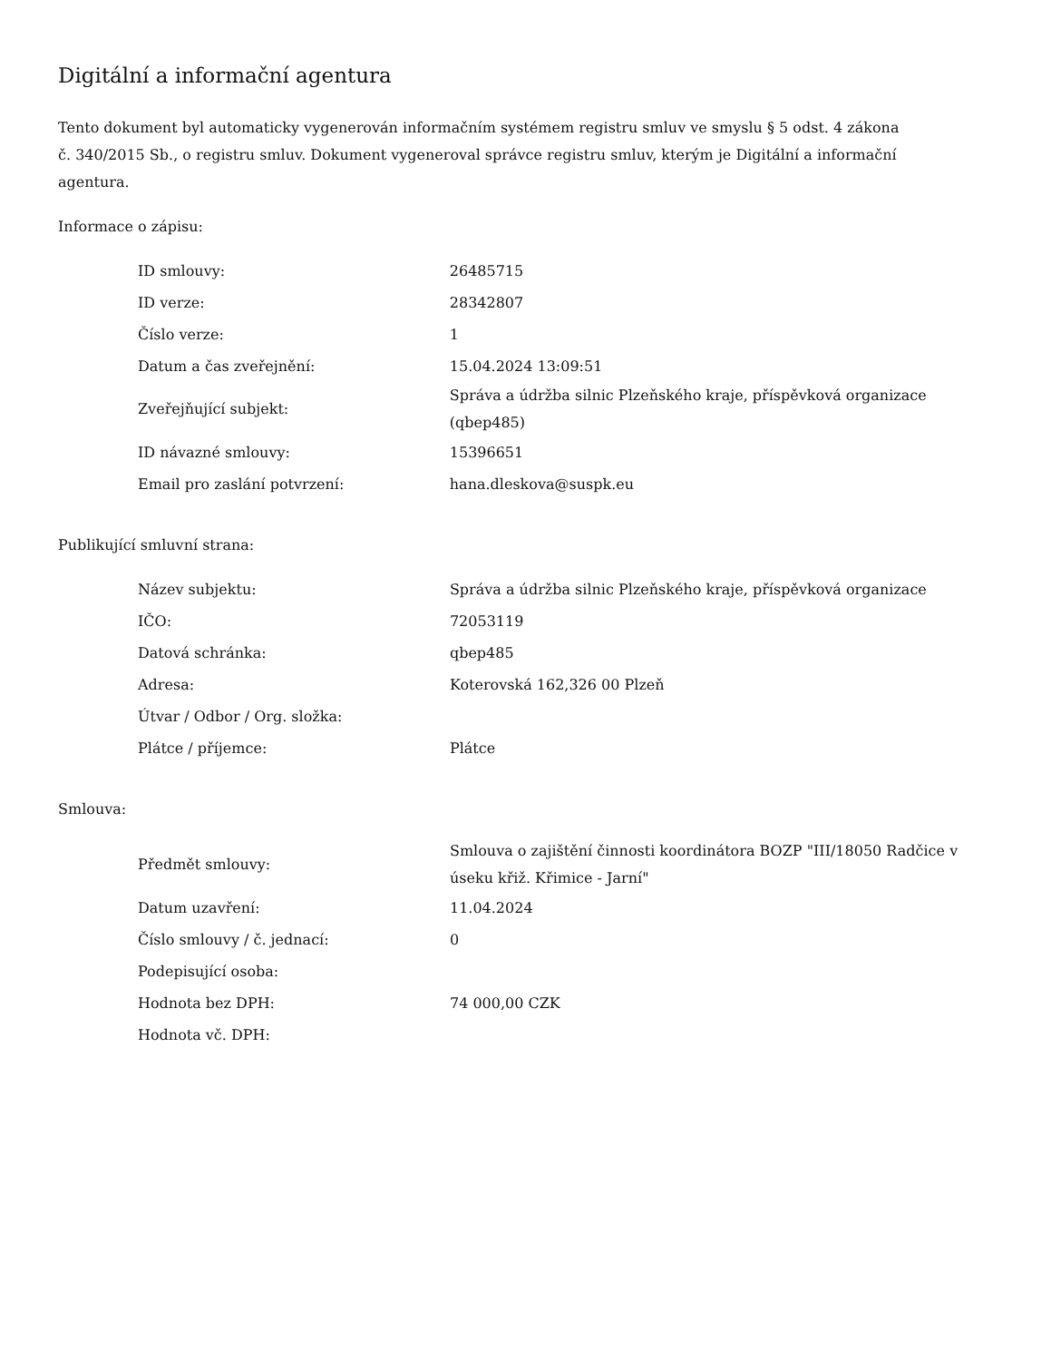Digitální a informační agentura
Tento dokument byl automaticky vygenerován informačním systémem registru smluv ve smyslu § 5 odst. 4 zákona
č. 340/2015 Sb., o registru smluv. Dokument vygeneroval správce registru smluv, kterým je Digitální a informační agentura.
Informace o zápisu:
| ID smlouvy: | 26485715 |
| ID verze: | 28342807 |
| Číslo verze: | 1 |
| Datum a čas zveřejnění: | 15.04.2024 13:09:51 |
| Zveřejňující subjekt: | Správa a údržba silnic Plzeňského kraje, příspěvková organizace (qbep485) |
| ID návazné smlouvy: | 15396651 |
| Email pro zaslání potvrzení: | hana.dleskova@suspk.eu |
Publikující smluvní strana:
| Název subjektu: | Správa a údržba silnic Plzeňského kraje, příspěvková organizace |
| IČO: | 72053119 |
| Datová schránka: | qbep485 |
| Adresa: | Koterovská 162,326 00 Plzeň |
| Útvar / Odbor / Org. složka: | |
| Plátce / příjemce: | Plátce |
Smlouva:
| Předmět smlouvy: | Smlouva o zajištění činnosti koordinátora BOZP "III/18050 Radčice v úseku křiž. Křimice - Jarní" |
| Datum uzavření: | 11.04.2024 |
| Číslo smlouvy / č. jednací: | 0 |
| Podepisující osoba: | |
| Hodnota bez DPH: | 74 000,00 CZK |
| Hodnota vč. DPH: | |